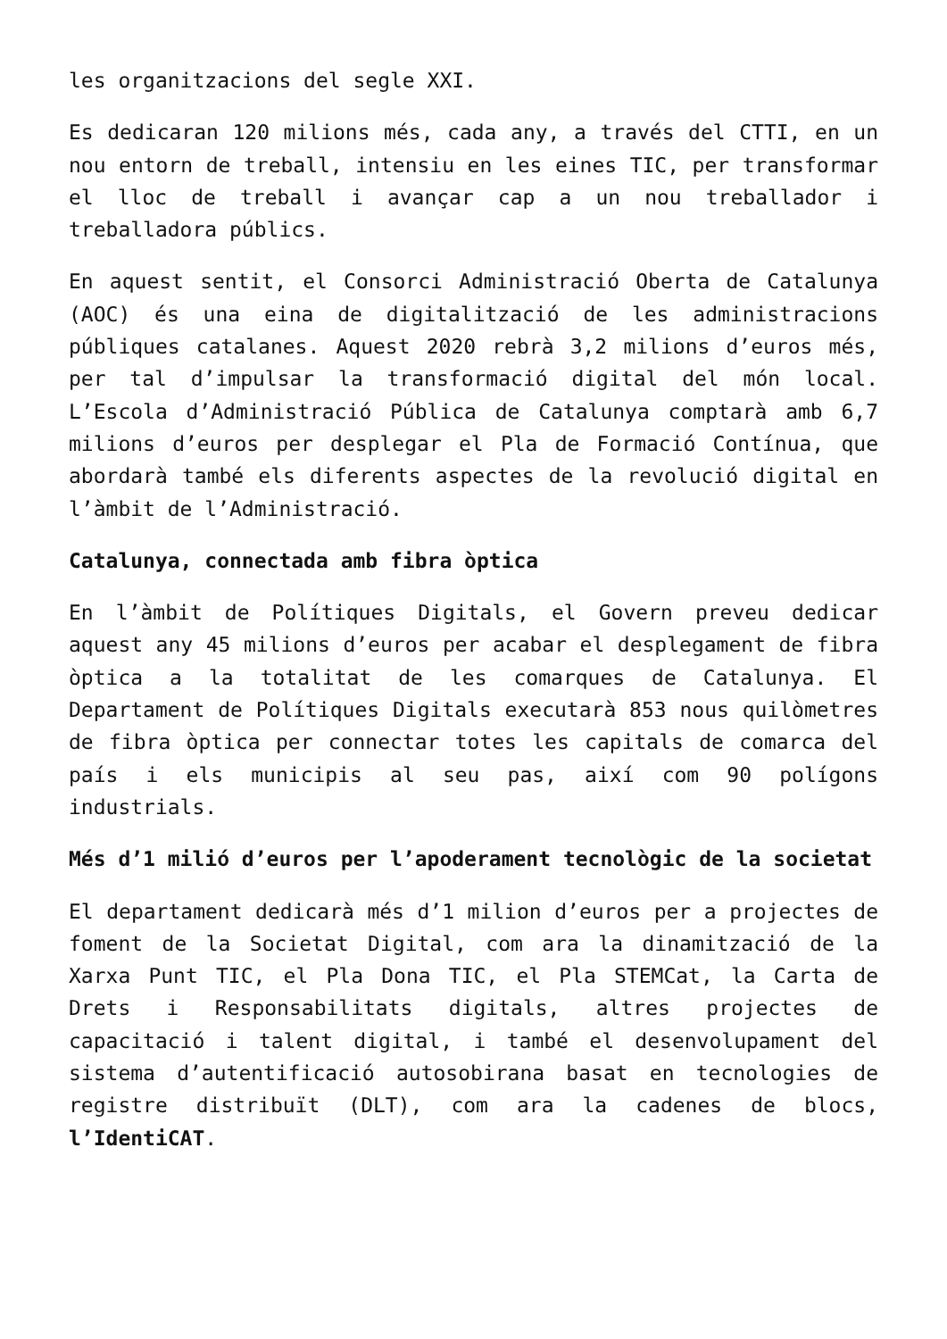les organitzacions del segle XXI.
Es dedicaran 120 milions més, cada any, a través del CTTI, en un nou entorn de treball, intensiu en les eines TIC, per transformar el lloc de treball i avançar cap a un nou treballador i treballadora públics.
En aquest sentit, el Consorci Administració Oberta de Catalunya (AOC) és una eina de digitalització de les administracions públiques catalanes. Aquest 2020 rebrà 3,2 milions d’euros més, per tal d’impulsar la transformació digital del món local. L’Escola d’Administració Pública de Catalunya comptarà amb 6,7 milions d’euros per desplegar el Pla de Formació Contínua, que abordarà també els diferents aspectes de la revolució digital en l’àmbit de l’Administració.
Catalunya, connectada amb fibra òptica
En l’àmbit de Polítiques Digitals, el Govern preveu dedicar aquest any 45 milions d’euros per acabar el desplegament de fibra òptica a la totalitat de les comarques de Catalunya. El Departament de Polítiques Digitals executarà 853 nous quilòmetres de fibra òptica per connectar totes les capitals de comarca del país i els municipis al seu pas, així com 90 polígons industrials.
Més d’1 milió d’euros per l’apoderament tecnològic de la societat
El departament dedicarà més d’1 milion d’euros per a projectes de foment de la Societat Digital, com ara la dinamització de la Xarxa Punt TIC, el Pla Dona TIC, el Pla STEMCat, la Carta de Drets i Responsabilitats digitals, altres projectes de capacitació i talent digital, i també el desenvolupament del sistema d’autentificació autosobirana basat en tecnologies de registre distribuït (DLT), com ara la cadenes de blocs, l’IdentiCAT.